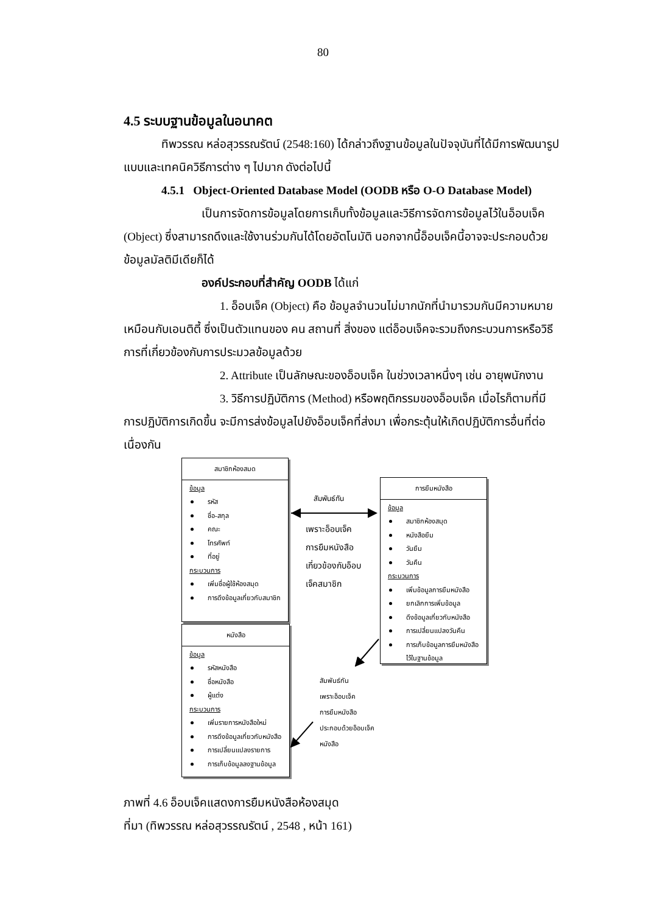80
4.5 ระบบฐานข้อมูลในอนาคต
ทิพวรรณ หล่อสุวรรณรัตน์ (2548:160) ได้กล่าวถึงฐานข้อมูลในปัจจุบันที่ได้มีการพัฒนารูปแบบและเทคนิควิธีการต่าง ๆ ไปมาก ดังต่อไปนี้
4.5.1 Object-Oriented Database Model (OODB หรือ O-O Database Model)
เป็นการจัดการข้อมูลโดยการเก็บทั้งข้อมูลและวิธีการจัดการข้อมูลไว้ในอ็อบเจ็ค (Object) ซึ่งสามารถดึงและใช้งานร่วมกันได้โดยอัตโนมัติ นอกจากนี้อ็อบเจ็คนี้อาจจะประกอบด้วยข้อมูลมัลติมีเดียก็ได้
องค์ประกอบที่สำคัญ OODB ได้แก่
1. อ็อบเจ็ค (Object) คือ ข้อมูลจำนวนไม่มากนักที่นำมารวมกันมีความหมายเหมือนกับเอนติตี้ ซึ่งเป็นตัวแทนของ คน สถานที่ สิ่งของ แต่อ็อบเจ็คจะรวมถึงกระบวนการหรือวิธีการที่เกี่ยวข้องกับการประมวลข้อมูลด้วย
2. Attribute เป็นลักษณะของอ็อบเจ็ค ในช่วงเวลาหนึ่งๆ เช่น อายุพนักงาน
3. วิธีการปฏิบัติการ (Method) หรือพฤติกรรมของอ็อบเจ็ค เมื่อไรก็ตามที่มีการปฏิบัติการเกิดขึ้น จะมีการส่งข้อมูลไปยังอ็อบเจ็คที่ส่งมา เพื่อกระตุ้นให้เกิดปฏิบัติการอื่นที่ต่อเนื่องกัน
สมาชิกห้องสมด
ข้อมูล
รหัส
ชื่อ-สกุล
คณะ
โทรศัพท์
ที่อยู่
กระบวนการ
เพิ่มชื่อผู้ใช้ห้องสมุด
การดึงข้อมูลเกี่ยวกับสมาชิก
หนังสือ
ข้อมูล
รหัสหนังสือ
ชื่อหนังสือ
ผู้แต่ง
กระบวนการ
เพิ่มรายการหนังสือใหม่
การดึงข้อมูลเกี่ยวกับหนังสือ
การเปลี่ยนแปลงรายการ
การเก็บข้อมูลลงฐานข้อมูล
การยืมหนังสือ
ข้อมูล
สมาชิกห้องสมุด
หนังสือยืม
วันยืม
วันคืน
กระบวนการ
เพิ่มข้อมูลการยืมหนังสือ
ยกเลิกการเพิ่มข้อมูล
ดึงข้อมูลเกี่ยวกับหนังสือ
การเปลี่ยนแปลงวันคืน
การเก็บข้อมูลการยืมหนังสือไว้ในฐานข้อมูล
สัมพันธ์กัน
เพราะอ็อบเจ็ค
การยืมหนังสือ
เกี่ยวข้องกับอ็อบ
เจ็คสมาชิก
สัมพันธ์กัน
เพราะอ็อบเจ็ค
การยืมหนังสือ
ประกอบด้วยอ็อบเจ็ค
หนังสือ
ภาพที่ 4.6 อ็อบเจ็คแสดงการยืมหนังสือห้องสมุด
ที่มา (ทิพวรรณ หล่อสุวรรณรัตน์ , 2548 , หน้า 161)